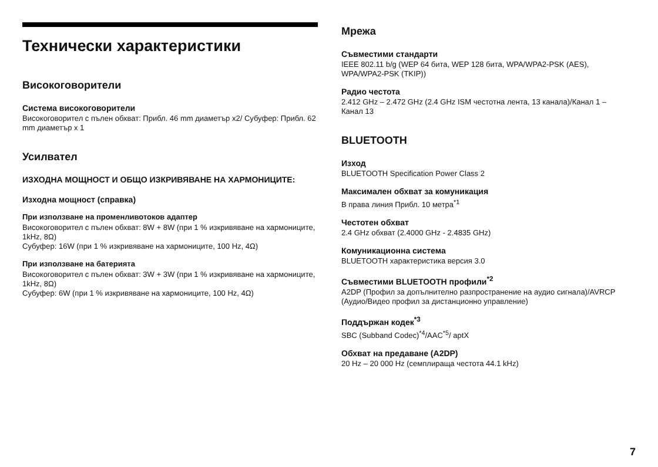Технически характеристики
Високоговорители
Система високоговорители
Високоговорител с пълен обхват: Прибл. 46 mm диаметър x2/ Субуфер: Прибл. 62 mm диаметър x 1
Усилвател
ИЗХОДНА МОЩНОСТ И ОБЩО ИЗКРИВЯВАНЕ НА ХАРМОНИЦИТЕ:
Изходна мощност (справка)
При използване на променливотоков адаптер
Високоговорител с пълен обхват: 8W + 8W (при 1 % изкривяване на хармониците, 1kHz, 8Ω)
Субуфер: 16W (при 1 % изкривяване на хармониците, 100 Hz, 4Ω)
При използване на батерията
Високоговорител с пълен обхват: 3W + 3W (при 1 % изкривяване на хармониците, 1kHz, 8Ω)
Субуфер: 6W (при 1 % изкривяване на хармониците, 100 Hz, 4Ω)
Мрежа
Съвместими стандарти
IEEE 802.11 b/g (WEP 64 бита, WEP 128 бита, WPA/WPA2-PSK (AES), WPA/WPA2-PSK (TKIP))
Радио честота
2.412 GHz – 2.472 GHz (2.4 GHz ISM честотна лента, 13 канала)/Канал 1 – Канал 13
BLUETOOTH
Изход
BLUETOOTH Specification Power Class 2
Максимален обхват за комуникация
В права линия Прибл. 10 метра<sup>*1</sup>
Честотен обхват
2.4 GHz обхват (2.4000 GHz - 2.4835 GHz)
Комуникационна система
BLUETOOTH характеристика версия 3.0
Съвместими BLUETOOTH профили<sup>*2</sup>
A2DP (Профил за допълнително разпространение на аудио сигнала)/AVRCP (Аудио/Видео профил за дистанционно управление)
Поддържан кодек<sup>*3</sup>
SBC (Subband Codec)<sup>*4</sup>/AAC<sup>*5</sup>/ aptX
Обхват на предаване (A2DP)
20 Hz – 20 000 Hz (семплираща честота 44.1 kHz)
7